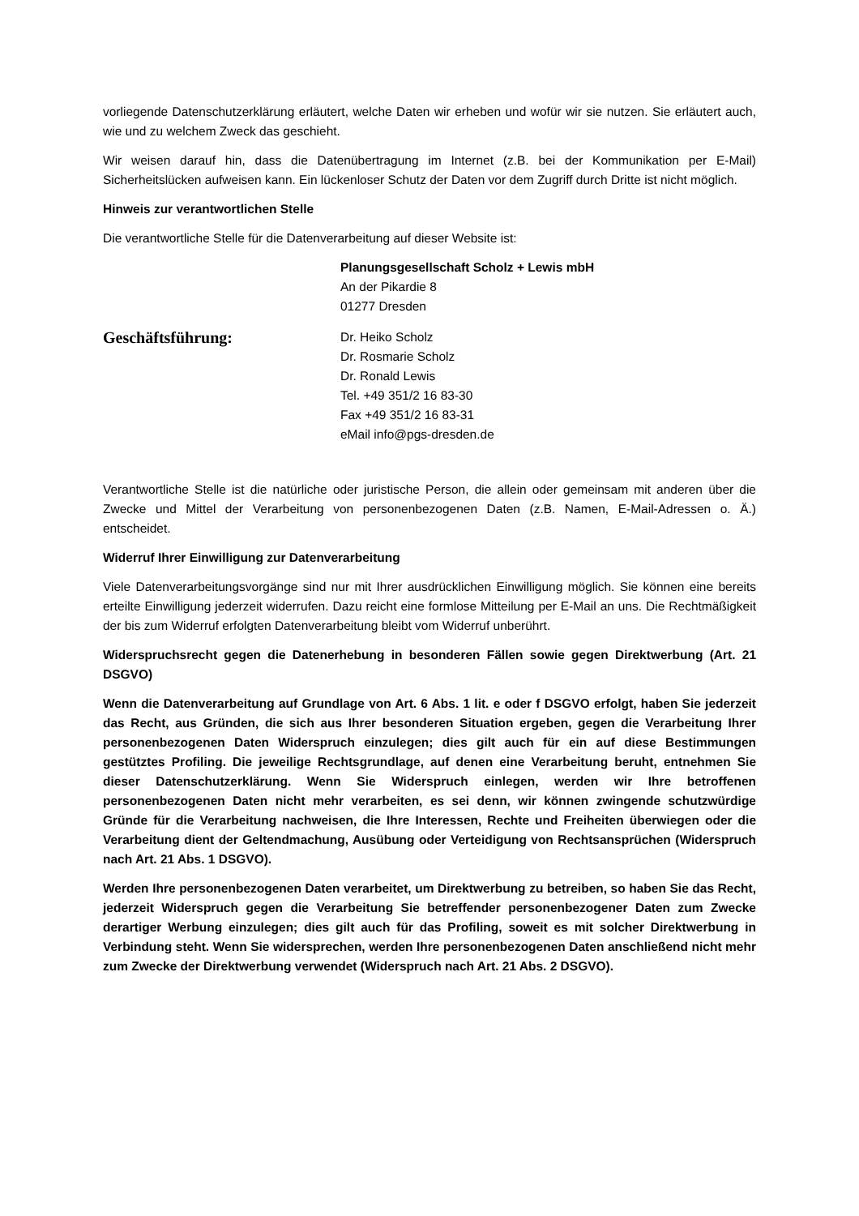vorliegende Datenschutzerklärung erläutert, welche Daten wir erheben und wofür wir sie nutzen. Sie erläutert auch, wie und zu welchem Zweck das geschieht.
Wir weisen darauf hin, dass die Datenübertragung im Internet (z.B. bei der Kommunikation per E-Mail) Sicherheitslücken aufweisen kann. Ein lückenloser Schutz der Daten vor dem Zugriff durch Dritte ist nicht möglich.
Hinweis zur verantwortlichen Stelle
Die verantwortliche Stelle für die Datenverarbeitung auf dieser Website ist:
Planungsgesellschaft Scholz + Lewis mbH
An der Pikardie 8
01277 Dresden
Geschäftsführung:
Dr. Heiko Scholz
Dr. Rosmarie Scholz
Dr. Ronald Lewis
Tel. +49 351/2 16 83-30
Fax +49 351/2 16 83-31
eMail info@pgs-dresden.de
Verantwortliche Stelle ist die natürliche oder juristische Person, die allein oder gemeinsam mit anderen über die Zwecke und Mittel der Verarbeitung von personenbezogenen Daten (z.B. Namen, E-Mail-Adressen o. Ä.) entscheidet.
Widerruf Ihrer Einwilligung zur Datenverarbeitung
Viele Datenverarbeitungsvorgänge sind nur mit Ihrer ausdrücklichen Einwilligung möglich. Sie können eine bereits erteilte Einwilligung jederzeit widerrufen. Dazu reicht eine formlose Mitteilung per E-Mail an uns. Die Rechtmäßigkeit der bis zum Widerruf erfolgten Datenverarbeitung bleibt vom Widerruf unberührt.
Widerspruchsrecht gegen die Datenerhebung in besonderen Fällen sowie gegen Direktwerbung (Art. 21 DSGVO)
Wenn die Datenverarbeitung auf Grundlage von Art. 6 Abs. 1 lit. e oder f DSGVO erfolgt, haben Sie jederzeit das Recht, aus Gründen, die sich aus Ihrer besonderen Situation ergeben, gegen die Verarbeitung Ihrer personenbezogenen Daten Widerspruch einzulegen; dies gilt auch für ein auf diese Bestimmungen gestütztes Profiling. Die jeweilige Rechtsgrundlage, auf denen eine Verarbeitung beruht, entnehmen Sie dieser Datenschutzerklärung. Wenn Sie Widerspruch einlegen, werden wir Ihre betroffenen personenbezogenen Daten nicht mehr verarbeiten, es sei denn, wir können zwingende schutzwürdige Gründe für die Verarbeitung nachweisen, die Ihre Interessen, Rechte und Freiheiten überwiegen oder die Verarbeitung dient der Geltendmachung, Ausübung oder Verteidigung von Rechtsansprüchen (Widerspruch nach Art. 21 Abs. 1 DSGVO).
Werden Ihre personenbezogenen Daten verarbeitet, um Direktwerbung zu betreiben, so haben Sie das Recht, jederzeit Widerspruch gegen die Verarbeitung Sie betreffender personenbezogener Daten zum Zwecke derartiger Werbung einzulegen; dies gilt auch für das Profiling, soweit es mit solcher Direktwerbung in Verbindung steht. Wenn Sie widersprechen, werden Ihre personenbezogenen Daten anschließend nicht mehr zum Zwecke der Direktwerbung verwendet (Widerspruch nach Art. 21 Abs. 2 DSGVO).